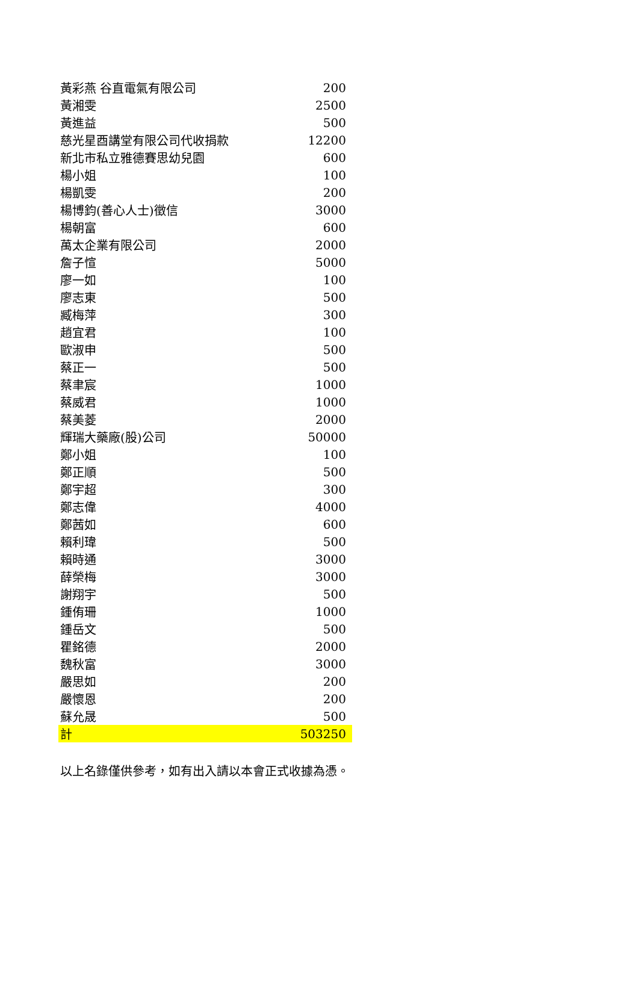| 黃彩燕 谷直電氣有限公司 | 200 |
| 黃湘雯 | 2500 |
| 黃進益 | 500 |
| 慈光星酉講堂有限公司代收捐款 | 12200 |
| 新北市私立雅德賽思幼兒園 | 600 |
| 楊小姐 | 100 |
| 楊凱雯 | 200 |
| 楊博鈞(善心人士)徵信 | 3000 |
| 楊朝富 | 600 |
| 萬太企業有限公司 | 2000 |
| 詹子愃 | 5000 |
| 廖一如 | 100 |
| 廖志東 | 500 |
| 臧梅萍 | 300 |
| 趙宜君 | 100 |
| 歐淑申 | 500 |
| 蔡正一 | 500 |
| 蔡聿宸 | 1000 |
| 蔡威君 | 1000 |
| 蔡美菱 | 2000 |
| 輝瑞大藥廠(股)公司 | 50000 |
| 鄭小姐 | 100 |
| 鄭正順 | 500 |
| 鄭宇超 | 300 |
| 鄭志偉 | 4000 |
| 鄭茜如 | 600 |
| 賴利瑋 | 500 |
| 賴時通 | 3000 |
| 薛榮梅 | 3000 |
| 謝翔宇 | 500 |
| 鍾侑珊 | 1000 |
| 鍾岳文 | 500 |
| 瞿銘德 | 2000 |
| 魏秋富 | 3000 |
| 嚴思如 | 200 |
| 嚴懷恩 | 200 |
| 蘇允晟 | 500 |
| 計 | 503250 |
以上名錄僅供參考，如有出入請以本會正式收據為憑。